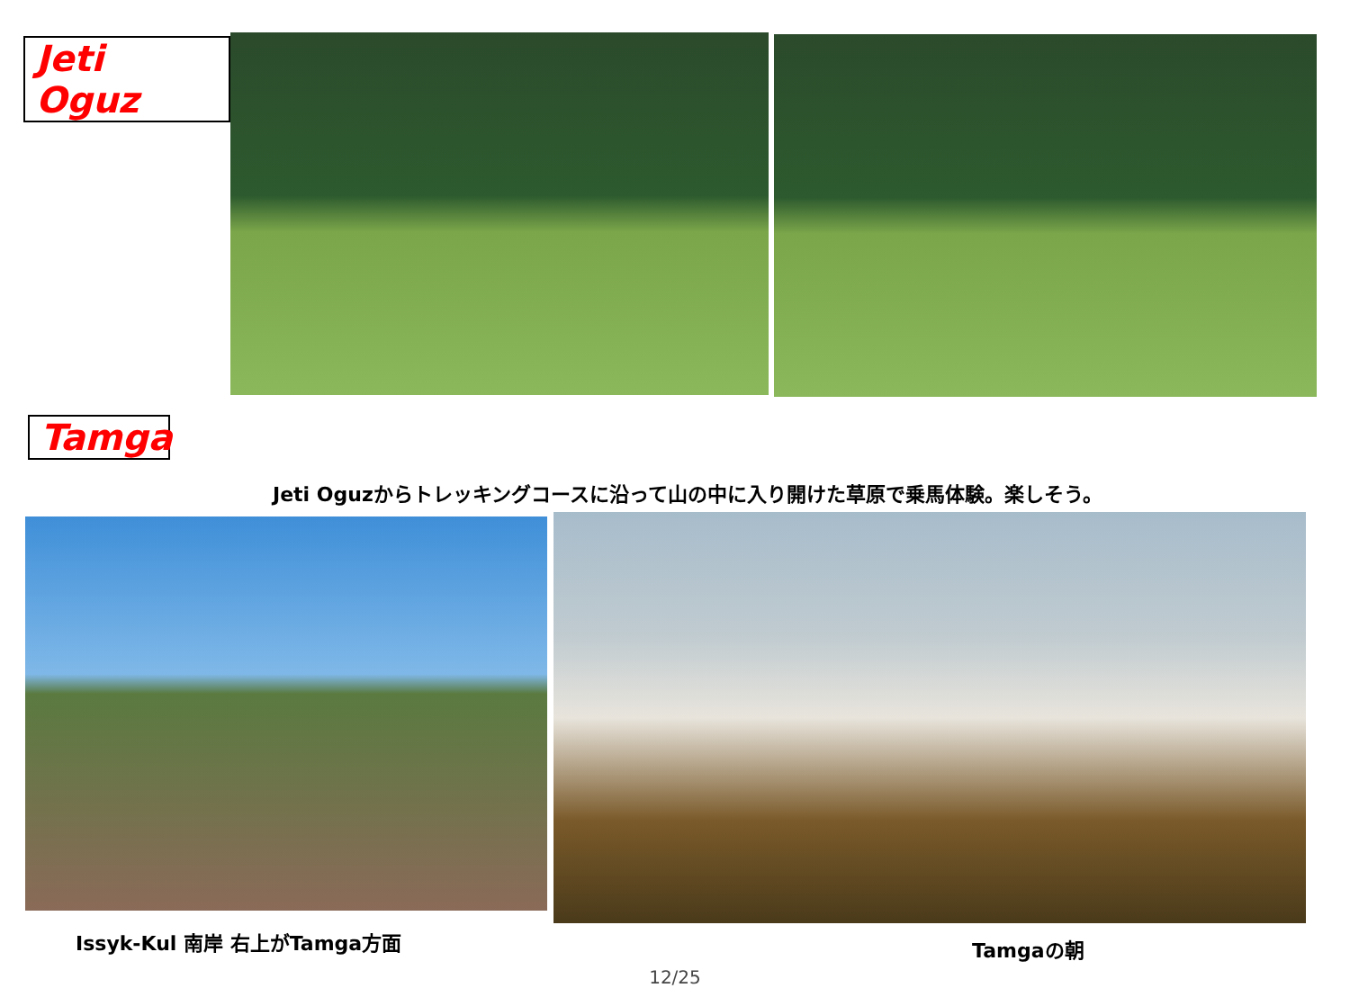Jeti Oguz
Tamga
Jeti Oguzからトレッキングコースに沿って山の中に入り開けた草原で乗馬体験。楽しそう。
Issyk-Kul 南岸 右上がTamga方面
Tamgaの朝
12/25